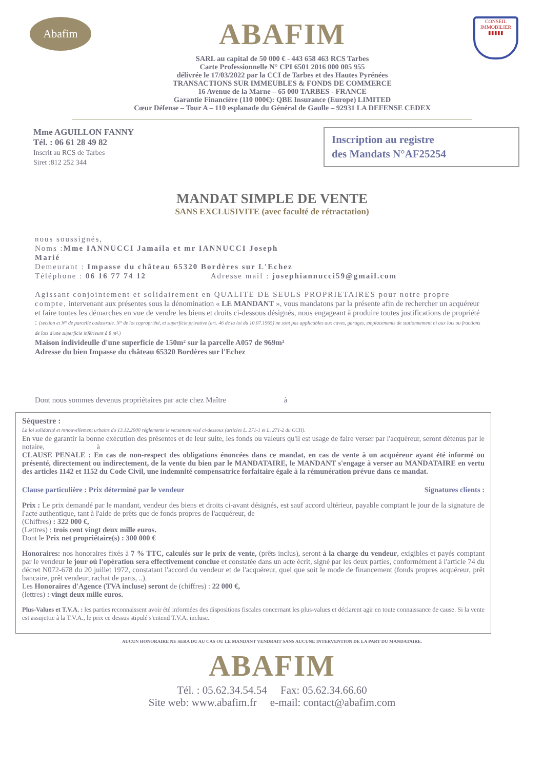Abafim
ABAFIM
SARL au capital de 50 000 € - 443 658 463 RCS Tarbes
Carte Professionnelle N° CPI 6501 2016 000 005 955
délivrée le 17/03/2022 par la CCI de Tarbes et des Hautes Pyrénées
TRANSACTIONS SUR IMMEUBLES & FONDS DE COMMERCE
16 Avenue de la Marne – 65 000 TARBES - FRANCE
Garantie Financière (110 000€): QBE Insurance (Europe) LIMITED
Cœur Défense – Tour A – 110 esplanade du Général de Gaulle – 92931 LA DEFENSE CEDEX
CONSEIL
IMMOBILIER
▮▮▮▮▮
Mme AGUILLON FANNY
Tél. : 06 61 28 49 82
Inscrit au RCS de Tarbes
Siret :812 252 344
Inscription au registre
des Mandats N°AF25254
MANDAT SIMPLE DE VENTE
SANS EXCLUSIVITE (avec faculté de rétractation)
nous soussignés,
Noms :Mme IANNUCCI Jamaila et mr IANNUCCI Joseph
Marié
Demeurant : Impasse du château 65320 Bordères sur L'Echez
Téléphone : 06 16 77 74 12 Adresse mail : josephiannucci59@gmail.com
Agissant conjointement et solidairement en QUALITE DE SEULS PROPRIETAIRES pour notre propre compte, intervenant aux présentes sous la dénomination « LE MANDANT », vous mandatons par la présente afin de rechercher un acquéreur et faire toutes les démarches en vue de vendre les biens et droits ci-dessous désignés, nous engageant à produire toutes justifications de propriété : (section et N° de parcelle cadastrale. N° de lot copropriété, et superficie privative (art. 46 de la loi du 10.07.1965) ne sont pas applicables aux caves, garages, emplacements de stationnement ni aux lots ou fractions de lots d'une superficie inférieure à 8 m².)
Maison individeulle d'une superficie de 150m² sur la parcelle A057 de 969m²
Adresse du bien Impasse du château 65320 Bordères sur l'Echez
Dont nous sommes devenus propriétaires par acte chez Maître à
Séquestre :
La loi solidarité et renouvellement urbains du 13.12.2000 réglemente le versement visé ci-dessous (articles L. 271-1 et L. 271-2 du CCH).
En vue de garantir la bonne exécution des présentes et de leur suite, les fonds ou valeurs qu'il est usage de faire verser par l'acquéreur, seront détenus par le notaire, à
CLAUSE PENALE : En cas de non-respect des obligations énoncées dans ce mandat, en cas de vente à un acquéreur ayant été informé ou présenté, directement ou indirectement, de la vente du bien par le MANDATAIRE, le MANDANT s'engage à verser au MANDATAIRE en vertu des articles 1142 et 1152 du Code Civil, une indemnité compensatrice forfaitaire égale à la rémunération prévue dans ce mandat.
Clause particulière : Prix déterminé par le vendeur Signatures clients :
Prix : Le prix demandé par le mandant, vendeur des biens et droits ci-avant désignés, est sauf accord ultérieur, payable comptant le jour de la signature de l'acte authentique, tant à l'aide de prêts que de fonds propres de l'acquéreur, de
(Chiffres) : 322 000 €,
(Lettres) : trois cent vingt deux mille euros.
Dont le Prix net propriétaire(s) : 300 000 €
Honoraires: nos honoraires fixés à 7 % TTC, calculés sur le prix de vente, (prêts inclus), seront à la charge du vendeur, exigibles et payés comptant par le vendeur le jour où l'opération sera effectivement conclue et constatée dans un acte écrit, signé par les deux parties, conformément à l'article 74 du décret N072-678 du 20 juillet 1972, constatant l'accord du vendeur et de l'acquéreur, quel que soit le mode de financement (fonds propres acquéreur, prêt bancaire, prêt vendeur, rachat de parts, ..).
Les Honoraires d'Agence (TVA incluse) seront de (chiffres) : 22 000 €,
(lettres) : vingt deux mille euros.
Plus-Values et T.V.A. : les parties reconnaissent avoir été informées des dispositions fiscales concernant les plus-values et déclarent agir en toute connaissance de cause. Si la vente est assujettie à la T.V.A., le prix ce dessus stipulé s'entend T.V.A. incluse.
AUCUN HONORAIRE NE SERA DU AU CAS OU LE MANDANT VENDRAIT SANS AUCUNE INTERVENTION DE LA PART DU MANDATAIRE.
ABAFIM
Tél. : 05.62.34.54.54 Fax: 05.62.34.66.60
Site web: www.abafim.fr e-mail: contact@abafim.com